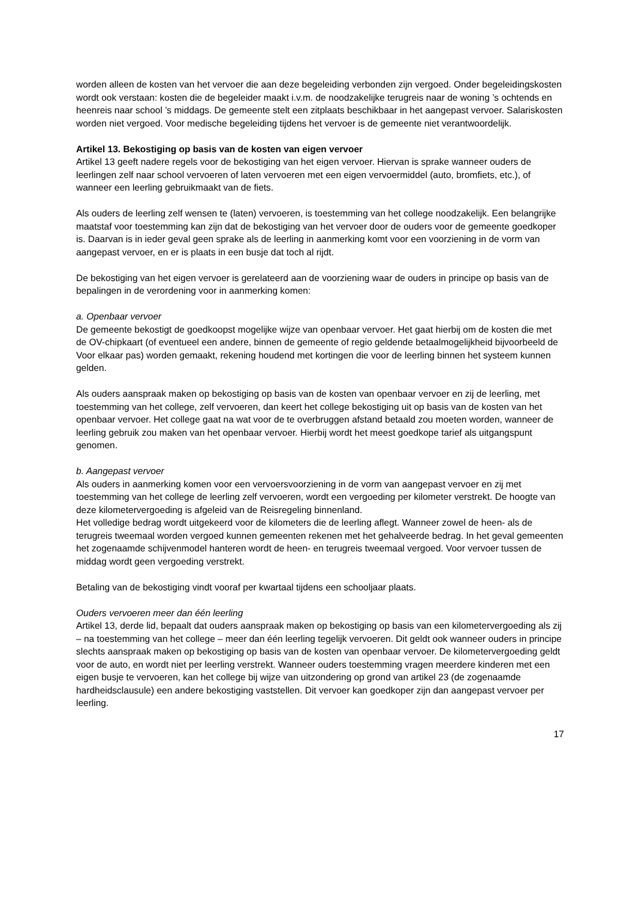worden alleen de kosten van het vervoer die aan deze begeleiding verbonden zijn vergoed. Onder begeleidingskosten wordt ook verstaan: kosten die de begeleider maakt i.v.m. de noodzakelijke terugreis naar de woning ’s ochtends en heenreis naar school ’s middags. De gemeente stelt een zitplaats beschikbaar in het aangepast vervoer. Salariskosten worden niet vergoed. Voor medische begeleiding tijdens het vervoer is de gemeente niet verantwoordelijk.
Artikel 13. Bekostiging op basis van de kosten van eigen vervoer
Artikel 13 geeft nadere regels voor de bekostiging van het eigen vervoer. Hiervan is sprake wanneer ouders de leerlingen zelf naar school vervoeren of laten vervoeren met een eigen vervoermiddel (auto, bromfiets, etc.), of wanneer een leerling gebruikmaakt van de fiets.
Als ouders de leerling zelf wensen te (laten) vervoeren, is toestemming van het college noodzakelijk. Een belangrijke maatstaf voor toestemming kan zijn dat de bekostiging van het vervoer door de ouders voor de gemeente goedkoper is. Daarvan is in ieder geval geen sprake als de leerling in aanmerking komt voor een voorziening in de vorm van aangepast vervoer, en er is plaats in een busje dat toch al rijdt.
De bekostiging van het eigen vervoer is gerelateerd aan de voorziening waar de ouders in principe op basis van de bepalingen in de verordening voor in aanmerking komen:
a. Openbaar vervoer
De gemeente bekostigt de goedkoopst mogelijke wijze van openbaar vervoer. Het gaat hierbij om de kosten die met de OV-chipkaart (of eventueel een andere, binnen de gemeente of regio geldende betaalmogelijkheid bijvoorbeeld de Voor elkaar pas) worden gemaakt, rekening houdend met kortingen die voor de leerling binnen het systeem kunnen gelden.
Als ouders aanspraak maken op bekostiging op basis van de kosten van openbaar vervoer en zij de leerling, met toestemming van het college, zelf vervoeren, dan keert het college bekostiging uit op basis van de kosten van het openbaar vervoer. Het college gaat na wat voor de te overbruggen afstand betaald zou moeten worden, wanneer de leerling gebruik zou maken van het openbaar vervoer. Hierbij wordt het meest goedkope tarief als uitgangspunt genomen.
b. Aangepast vervoer
Als ouders in aanmerking komen voor een vervoersvoorziening in de vorm van aangepast vervoer en zij met toestemming van het college de leerling zelf vervoeren, wordt een vergoeding per kilometer verstrekt. De hoogte van deze kilometervergoeding is afgeleid van de Reisregeling binnenland.
Het volledige bedrag wordt uitgekeerd voor de kilometers die de leerling aflegt. Wanneer zowel de heen- als de terugreis tweemaal worden vergoed kunnen gemeenten rekenen met het gehalveerde bedrag. In het geval gemeenten het zogenaamde schijvenmodel hanteren wordt de heen- en terugreis tweemaal vergoed. Voor vervoer tussen de middag wordt geen vergoeding verstrekt.
Betaling van de bekostiging vindt vooraf per kwartaal tijdens een schooljaar plaats.
Ouders vervoeren meer dan één leerling
Artikel 13, derde lid, bepaalt dat ouders aanspraak maken op bekostiging op basis van een kilometervergoeding als zij – na toestemming van het college – meer dan één leerling tegelijk vervoeren. Dit geldt ook wanneer ouders in principe slechts aanspraak maken op bekostiging op basis van de kosten van openbaar vervoer. De kilometervergoeding geldt voor de auto, en wordt niet per leerling verstrekt. Wanneer ouders toestemming vragen meerdere kinderen met een eigen busje te vervoeren, kan het college bij wijze van uitzondering op grond van artikel 23 (de zogenaamde hardheidsclausule) een andere bekostiging vaststellen. Dit vervoer kan goedkoper zijn dan aangepast vervoer per leerling.
17